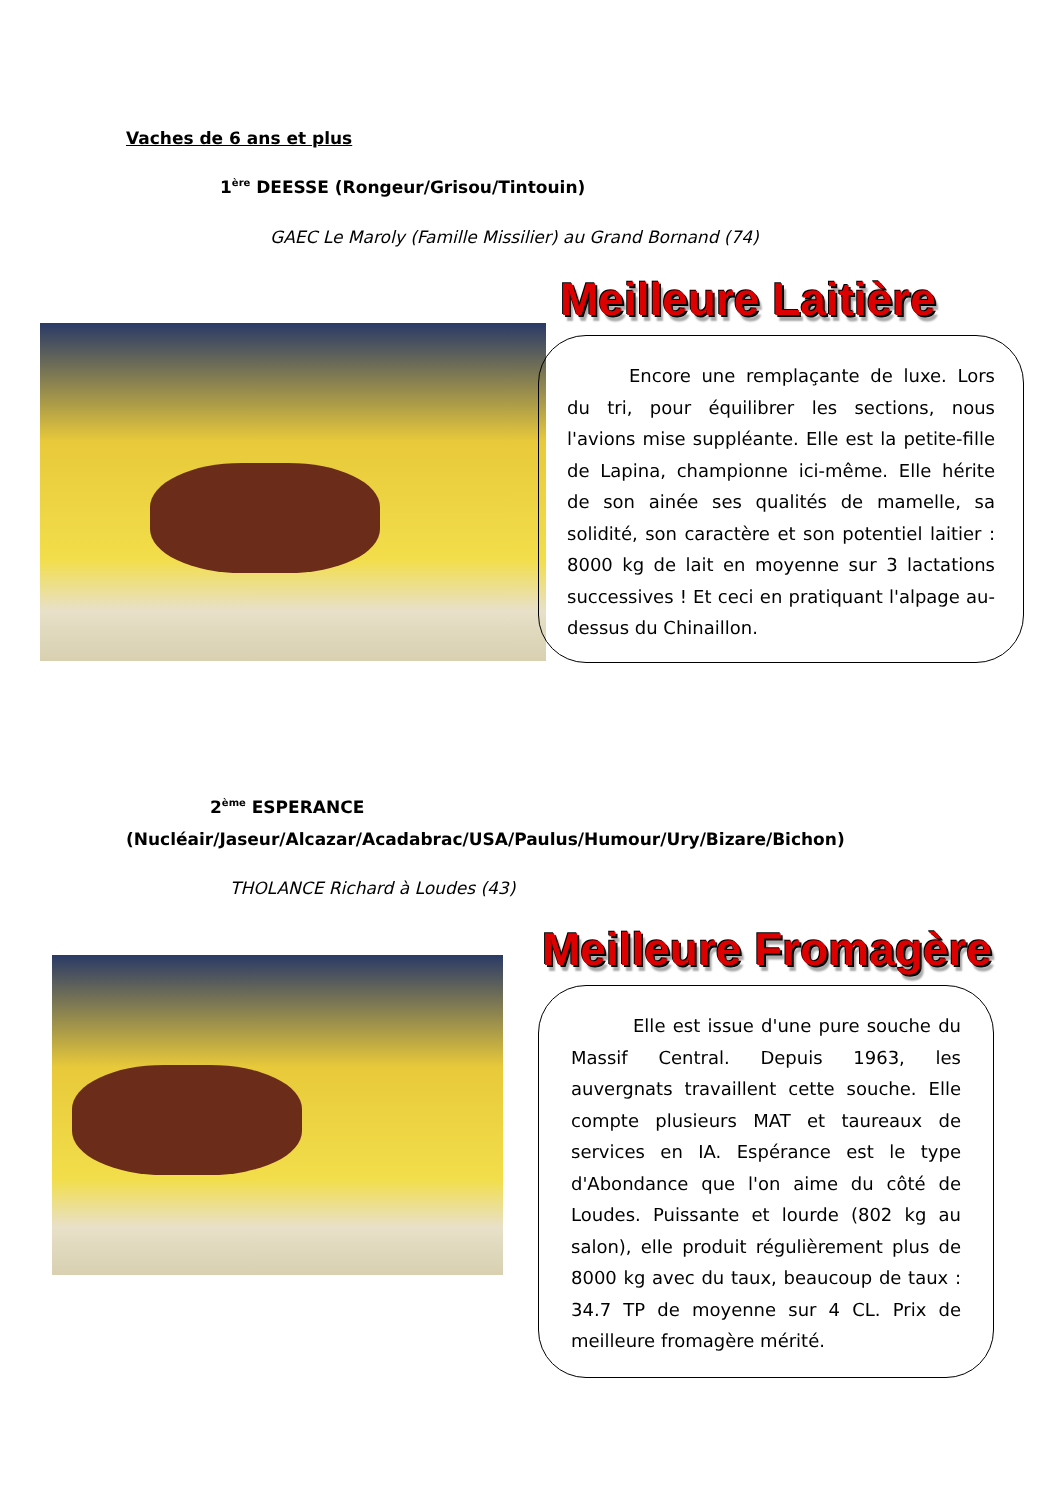Vaches de 6 ans et plus
1<sup>ère</sup> DEESSE (Rongeur/Grisou/Tintouin)
GAEC Le Maroly (Famille Missilier) au Grand Bornand (74)
Meilleure Laitière
Encore une remplaçante de luxe. Lors du tri, pour équilibrer les sections, nous l'avions mise suppléante. Elle est la petite-fille de Lapina, championne ici-même. Elle hérite de son ainée ses qualités de mamelle, sa solidité, son caractère et son potentiel laitier : 8000 kg de lait en moyenne sur 3 lactations successives ! Et ceci en pratiquant l'alpage au-dessus du Chinaillon.
2<sup>ème</sup> ESPERANCE
(Nucléair/Jaseur/Alcazar/Acadabrac/USA/Paulus/Humour/Ury/Bizare/Bichon)
THOLANCE Richard à Loudes (43)
Meilleure Fromagère
Elle est issue d'une pure souche du Massif Central. Depuis 1963, les auvergnats travaillent cette souche. Elle compte plusieurs MAT et taureaux de services en IA. Espérance est le type d'Abondance que l'on aime du côté de Loudes. Puissante et lourde (802 kg au salon), elle produit régulièrement plus de 8000 kg avec du taux, beaucoup de taux : 34.7 TP de moyenne sur 4 CL. Prix de meilleure fromagère mérité.